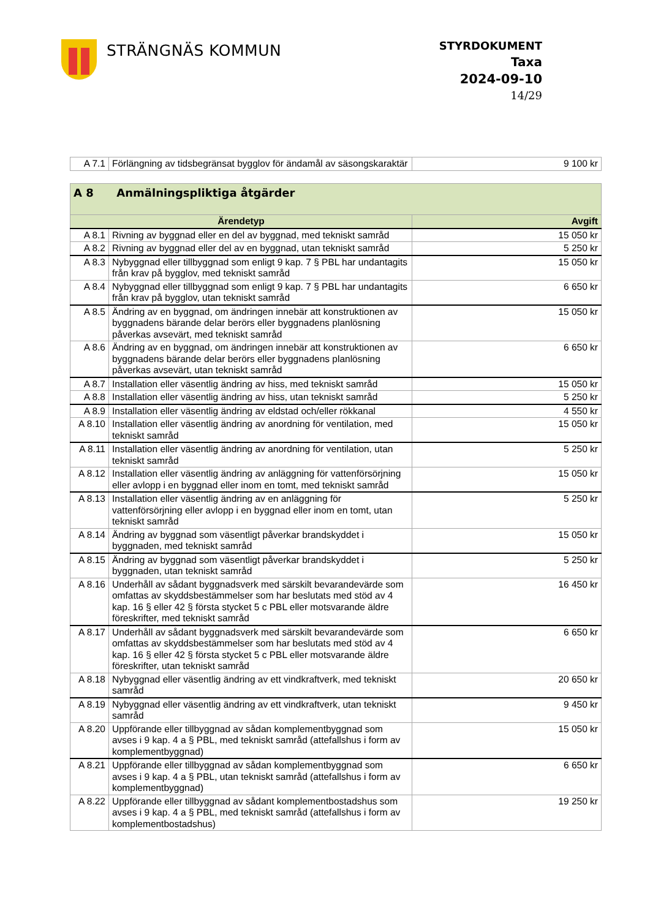STRÄNGNÄS KOMMUN
STYRDOKUMENT
Taxa
2024-09-10
14/29
| A 7.1 | Förlängning av tidsbegränsat bygglov för ändamål av säsongskaraktär | 9 100 kr |
| A 8 Anmälningspliktiga åtgärder | | |
| --- | --- | --- |
| Ärendetyp | | Avgift |
| A 8.1 | Rivning av byggnad eller en del av byggnad, med tekniskt samråd | 15 050 kr |
| A 8.2 | Rivning av byggnad eller del av en byggnad, utan tekniskt samråd | 5 250 kr |
| A 8.3 | Nybyggnad eller tillbyggnad som enligt 9 kap. 7 § PBL har undantagits från krav på bygglov, med tekniskt samråd | 15 050 kr |
| A 8.4 | Nybyggnad eller tillbyggnad som enligt 9 kap. 7 § PBL har undantagits från krav på bygglov, utan tekniskt samråd | 6 650 kr |
| A 8.5 | Ändring av en byggnad, om ändringen innebär att konstruktionen av byggnadens bärande delar berörs eller byggnadens planlösning påverkas avsevärt, med tekniskt samråd | 15 050 kr |
| A 8.6 | Ändring av en byggnad, om ändringen innebär att konstruktionen av byggnadens bärande delar berörs eller byggnadens planlösning påverkas avsevärt, utan tekniskt samråd | 6 650 kr |
| A 8.7 | Installation eller väsentlig ändring av hiss, med tekniskt samråd | 15 050 kr |
| A 8.8 | Installation eller väsentlig ändring av hiss, utan tekniskt samråd | 5 250 kr |
| A 8.9 | Installation eller väsentlig ändring av eldstad och/eller rökkanal | 4 550 kr |
| A 8.10 | Installation eller väsentlig ändring av anordning för ventilation, med tekniskt samråd | 15 050 kr |
| A 8.11 | Installation eller väsentlig ändring av anordning för ventilation, utan tekniskt samråd | 5 250 kr |
| A 8.12 | Installation eller väsentlig ändring av anläggning för vattenförsörjning eller avlopp i en byggnad eller inom en tomt, med tekniskt samråd | 15 050 kr |
| A 8.13 | Installation eller väsentlig ändring av en anläggning för vattenförsörjning eller avlopp i en byggnad eller inom en tomt, utan tekniskt samråd | 5 250 kr |
| A 8.14 | Ändring av byggnad som väsentligt påverkar brandskyddet i byggnaden, med tekniskt samråd | 15 050 kr |
| A 8.15 | Ändring av byggnad som väsentligt påverkar brandskyddet i byggnaden, utan tekniskt samråd | 5 250 kr |
| A 8.16 | Underhåll av sådant byggnadsverk med särskilt bevarandevärde som omfattas av skyddsbestämmelser som har beslutats med stöd av 4 kap. 16 § eller 42 § första stycket 5 c PBL eller motsvarande äldre föreskrifter, med tekniskt samråd | 16 450 kr |
| A 8.17 | Underhåll av sådant byggnadsverk med särskilt bevarandevärde som omfattas av skyddsbestämmelser som har beslutats med stöd av 4 kap. 16 § eller 42 § första stycket 5 c PBL eller motsvarande äldre föreskrifter, utan tekniskt samråd | 6 650 kr |
| A 8.18 | Nybyggnad eller väsentlig ändring av ett vindkraftverk, med tekniskt samråd | 20 650 kr |
| A 8.19 | Nybyggnad eller väsentlig ändring av ett vindkraftverk, utan tekniskt samråd | 9 450 kr |
| A 8.20 | Uppförande eller tillbyggnad av sådan komplementbyggnad som avses i 9 kap. 4 a § PBL, med tekniskt samråd (attefallshus i form av komplementbyggnad) | 15 050 kr |
| A 8.21 | Uppförande eller tillbyggnad av sådan komplementbyggnad som avses i 9 kap. 4 a § PBL, utan tekniskt samråd (attefallshus i form av komplementbyggnad) | 6 650 kr |
| A 8.22 | Uppförande eller tillbyggnad av sådant komplementbostadshus som avses i 9 kap. 4 a § PBL, med tekniskt samråd (attefallshus i form av komplementbostadshus) | 19 250 kr |